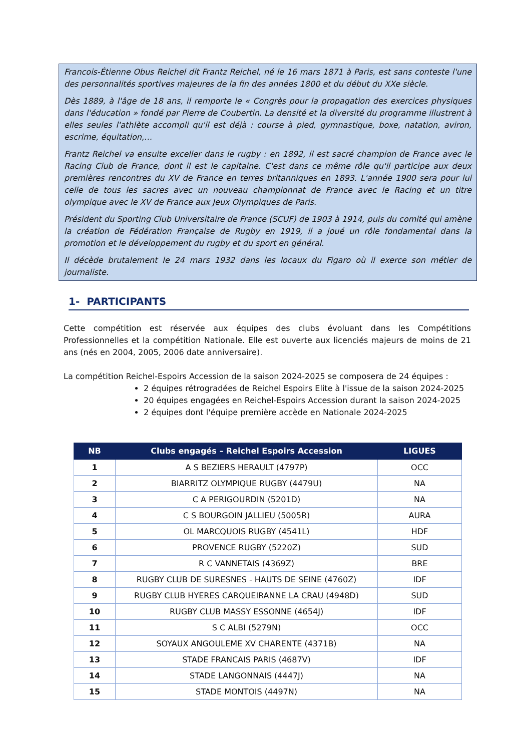Francois-Étienne Obus Reichel dit Frantz Reichel, né le 16 mars 1871 à Paris, est sans conteste l'une des personnalités sportives majeures de la fin des années 1800 et du début du XXe siècle.
Dès 1889, à l'âge de 18 ans, il remporte le « Congrès pour la propagation des exercices physiques dans l'éducation » fondé par Pierre de Coubertin. La densité et la diversité du programme illustrent à elles seules l'athlète accompli qu'il est déjà : course à pied, gymnastique, boxe, natation, aviron, escrime, équitation,…
Frantz Reichel va ensuite exceller dans le rugby : en 1892, il est sacré champion de France avec le Racing Club de France, dont il est le capitaine. C'est dans ce même rôle qu'il participe aux deux premières rencontres du XV de France en terres britanniques en 1893. L'année 1900 sera pour lui celle de tous les sacres avec un nouveau championnat de France avec le Racing et un titre olympique avec le XV de France aux Jeux Olympiques de Paris.
Président du Sporting Club Universitaire de France (SCUF) de 1903 à 1914, puis du comité qui amène la création de Fédération Française de Rugby en 1919, il a joué un rôle fondamental dans la promotion et le développement du rugby et du sport en général.
Il décède brutalement le 24 mars 1932 dans les locaux du Figaro où il exerce son métier de journaliste.
1- PARTICIPANTS
Cette compétition est réservée aux équipes des clubs évoluant dans les Compétitions Professionnelles et la compétition Nationale. Elle est ouverte aux licenciés majeurs de moins de 21 ans (nés en 2004, 2005, 2006 date anniversaire).
La compétition Reichel-Espoirs Accession de la saison 2024-2025 se composera de 24 équipes :
2 équipes rétrogradées de Reichel Espoirs Elite à l'issue de la saison 2024-2025
20 équipes engagées en Reichel-Espoirs Accession durant la saison 2024-2025
2 équipes dont l'équipe première accède en Nationale 2024-2025
| NB | Clubs engagés – Reichel Espoirs Accession | LIGUES |
| --- | --- | --- |
| 1 | A S BEZIERS HERAULT (4797P) | OCC |
| 2 | BIARRITZ OLYMPIQUE RUGBY (4479U) | NA |
| 3 | C A PERIGOURDIN (5201D) | NA |
| 4 | C S BOURGOIN JALLIEU (5005R) | AURA |
| 5 | OL MARCQUOIS RUGBY (4541L) | HDF |
| 6 | PROVENCE RUGBY (5220Z) | SUD |
| 7 | R C VANNETAIS (4369Z) | BRE |
| 8 | RUGBY CLUB DE SURESNES - HAUTS DE SEINE (4760Z) | IDF |
| 9 | RUGBY CLUB HYERES CARQUEIRANNE LA CRAU (4948D) | SUD |
| 10 | RUGBY CLUB MASSY ESSONNE (4654J) | IDF |
| 11 | S C ALBI (5279N) | OCC |
| 12 | SOYAUX ANGOULEME XV CHARENTE (4371B) | NA |
| 13 | STADE FRANCAIS PARIS (4687V) | IDF |
| 14 | STADE LANGONNAIS (4447J) | NA |
| 15 | STADE MONTOIS (4497N) | NA |